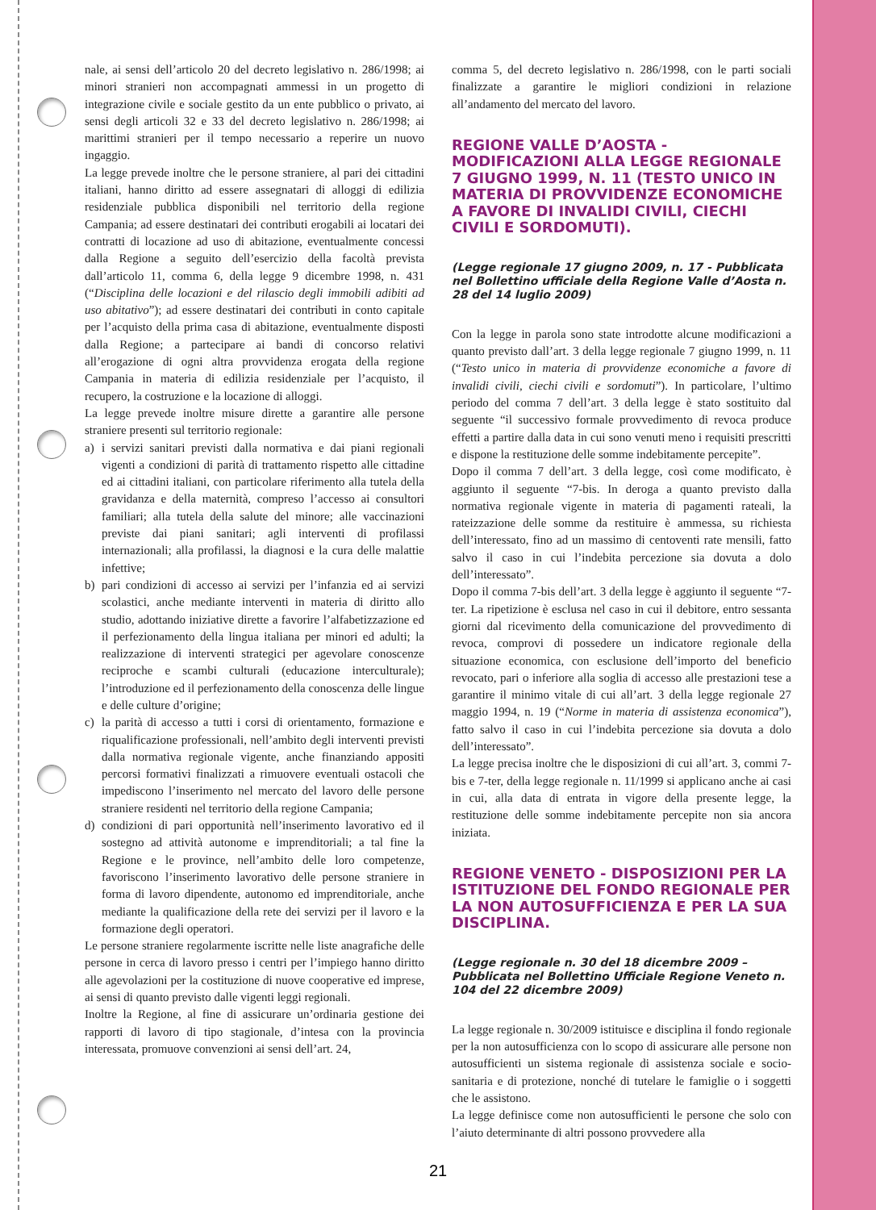nale, ai sensi dell’articolo 20 del decreto legislativo n. 286/1998; ai minori stranieri non accompagnati ammessi in un progetto di integrazione civile e sociale gestito da un ente pubblico o privato, ai sensi degli articoli 32 e 33 del decreto legislativo n. 286/1998; ai marittimi stranieri per il tempo necessario a reperire un nuovo ingaggio.
La legge prevede inoltre che le persone straniere, al pari dei cittadini italiani, hanno diritto ad essere assegnatari di alloggi di edilizia residenziale pubblica disponibili nel territorio della regione Campania; ad essere destinatari dei contributi erogabili ai locatari dei contratti di locazione ad uso di abitazione, eventualmente concessi dalla Regione a seguito dell’esercizio della facoltà prevista dall’articolo 11, comma 6, della legge 9 dicembre 1998, n. 431 (“Disciplina delle locazioni e del rilascio degli immobili adibiti ad uso abitativo”); ad essere destinatari dei contributi in conto capitale per l’acquisto della prima casa di abitazione, eventualmente disposti dalla Regione; a partecipare ai bandi di concorso relativi all’erogazione di ogni altra provvidenza erogata della regione Campania in materia di edilizia residenziale per l’acquisto, il recupero, la costruzione e la locazione di alloggi.
La legge prevede inoltre misure dirette a garantire alle persone straniere presenti sul territorio regionale:
a) i servizi sanitari previsti dalla normativa e dai piani regionali vigenti a condizioni di parità di trattamento rispetto alle cittadine ed ai cittadini italiani, con particolare riferimento alla tutela della gravidanza e della maternità, compreso l’accesso ai consultori familiari; alla tutela della salute del minore; alle vaccinazioni previste dai piani sanitari; agli interventi di profilassi internazionali; alla profilassi, la diagnosi e la cura delle malattie infettive;
b) pari condizioni di accesso ai servizi per l’infanzia ed ai servizi scolastici, anche mediante interventi in materia di diritto allo studio, adottando iniziative dirette a favorire l’alfabetizzazione ed il perfezionamento della lingua italiana per minori ed adulti; la realizzazione di interventi strategici per agevolare conoscenze reciproche e scambi culturali (educazione interculturale); l’introduzione ed il perfezionamento della conoscenza delle lingue e delle culture d’origine;
c) la parità di accesso a tutti i corsi di orientamento, formazione e riqualificazione professionali, nell’ambito degli interventi previsti dalla normativa regionale vigente, anche finanziando appositi percorsi formativi finalizzati a rimuovere eventuali ostacoli che impediscono l’inserimento nel mercato del lavoro delle persone straniere residenti nel territorio della regione Campania;
d) condizioni di pari opportunità nell’inserimento lavorativo ed il sostegno ad attività autonome e imprenditoriali; a tal fine la Regione e le province, nell’ambito delle loro competenze, favoriscono l’inserimento lavorativo delle persone straniere in forma di lavoro dipendente, autonomo ed imprenditoriale, anche mediante la qualificazione della rete dei servizi per il lavoro e la formazione degli operatori.
Le persone straniere regolarmente iscritte nelle liste anagrafiche delle persone in cerca di lavoro presso i centri per l’impiego hanno diritto alle agevolazioni per la costituzione di nuove cooperative ed imprese, ai sensi di quanto previsto dalle vigenti leggi regionali.
Inoltre la Regione, al fine di assicurare un’ordinaria gestione dei rapporti di lavoro di tipo stagionale, d’intesa con la provincia interessata, promuove convenzioni ai sensi dell’art. 24,
comma 5, del decreto legislativo n. 286/1998, con le parti sociali finalizzate a garantire le migliori condizioni in relazione all’andamento del mercato del lavoro.
REGIONE VALLE D’AOSTA - MODIFICAZIONI ALLA LEGGE REGIONALE 7 GIUGNO 1999, N. 11 (TESTO UNICO IN MATERIA DI PROVVIDENZE ECONOMICHE A FAVORE DI INVALIDI CIVILI, CIECHI CIVILI E SORDOMUTI).
(Legge regionale 17 giugno 2009, n. 17 - Pubblicata nel Bollettino ufficiale della Regione Valle d’Aosta n. 28 del 14 luglio 2009)
Con la legge in parola sono state introdotte alcune modificazioni a quanto previsto dall’art. 3 della legge regionale 7 giugno 1999, n. 11 (“Testo unico in materia di provvidenze economiche a favore di invalidi civili, ciechi civili e sordomuti”). In particolare, l’ultimo periodo del comma 7 dell’art. 3 della legge è stato sostituito dal seguente “il successivo formale provvedimento di revoca produce effetti a partire dalla data in cui sono venuti meno i requisiti prescritti e dispone la restituzione delle somme indebitamente percepite”.
Dopo il comma 7 dell’art. 3 della legge, così come modificato, è aggiunto il seguente “7-bis. In deroga a quanto previsto dalla normativa regionale vigente in materia di pagamenti rateali, la rateizzazione delle somme da restituire è ammessa, su richiesta dell’interessato, fino ad un massimo di centoventi rate mensili, fatto salvo il caso in cui l’indebita percezione sia dovuta a dolo dell’interessato”.
Dopo il comma 7-bis dell’art. 3 della legge è aggiunto il seguente “7-ter. La ripetizione è esclusa nel caso in cui il debitore, entro sessanta giorni dal ricevimento della comunicazione del provvedimento di revoca, comprovi di possedere un indicatore regionale della situazione economica, con esclusione dell’importo del beneficio revocato, pari o inferiore alla soglia di accesso alle prestazioni tese a garantire il minimo vitale di cui all’art. 3 della legge regionale 27 maggio 1994, n. 19 (“Norme in materia di assistenza economica”), fatto salvo il caso in cui l’indebita percezione sia dovuta a dolo dell’interessato”.
La legge precisa inoltre che le disposizioni di cui all’art. 3, commi 7-bis e 7-ter, della legge regionale n. 11/1999 si applicano anche ai casi in cui, alla data di entrata in vigore della presente legge, la restituzione delle somme indebitamente percepite non sia ancora iniziata.
REGIONE VENETO - DISPOSIZIONI PER LA ISTITUZIONE DEL FONDO REGIONALE PER LA NON AUTOSUFFICIENZA E PER LA SUA DISCIPLINA.
(Legge regionale n. 30 del 18 dicembre 2009 – Pubblicata nel Bollettino Ufficiale Regione Veneto n. 104 del 22 dicembre 2009)
La legge regionale n. 30/2009 istituisce e disciplina il fondo regionale per la non autosufficienza con lo scopo di assicurare alle persone non autosufficienti un sistema regionale di assistenza sociale e socio-sanitaria e di protezione, nonché di tutelare le famiglie o i soggetti che le assistono.
La legge definisce come non autosufficienti le persone che solo con l’aiuto determinante di altri possono provvedere alla
21